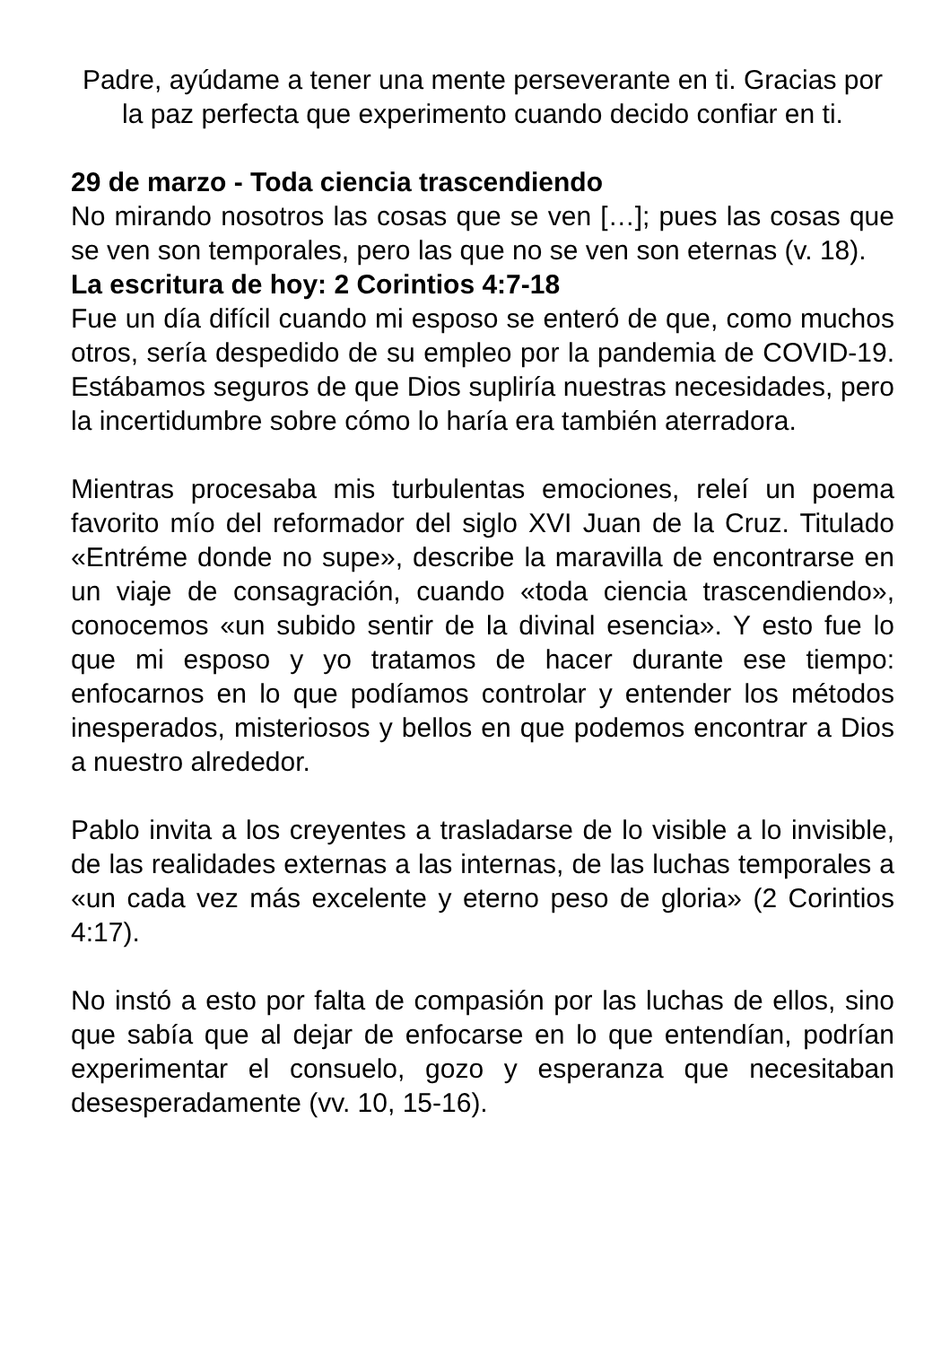Padre, ayúdame a tener una mente perseverante en ti. Gracias por la paz perfecta que experimento cuando decido confiar en ti.
29 de marzo - Toda ciencia trascendiendo
No mirando nosotros las cosas que se ven […]; pues las cosas que se ven son temporales, pero las que no se ven son eternas (v. 18).
La escritura de hoy: 2 Corintios 4:7-18
Fue un día difícil cuando mi esposo se enteró de que, como muchos otros, sería despedido de su empleo por la pandemia de COVID-19. Estábamos seguros de que Dios supliría nuestras necesidades, pero la incertidumbre sobre cómo lo haría era también aterradora.
Mientras procesaba mis turbulentas emociones, releí un poema favorito mío del reformador del siglo XVI Juan de la Cruz. Titulado «Entréme donde no supe», describe la maravilla de encontrarse en un viaje de consagración, cuando «toda ciencia trascendiendo», conocemos «un subido sentir de la divinal esencia». Y esto fue lo que mi esposo y yo tratamos de hacer durante ese tiempo: enfocarnos en lo que podíamos controlar y entender los métodos inesperados, misteriosos y bellos en que podemos encontrar a Dios a nuestro alrededor.
Pablo invita a los creyentes a trasladarse de lo visible a lo invisible, de las realidades externas a las internas, de las luchas temporales a «un cada vez más excelente y eterno peso de gloria» (2 Corintios 4:17).
No instó a esto por falta de compasión por las luchas de ellos, sino que sabía que al dejar de enfocarse en lo que entendían, podrían experimentar el consuelo, gozo y esperanza que necesitaban desesperadamente (vv. 10, 15-16).